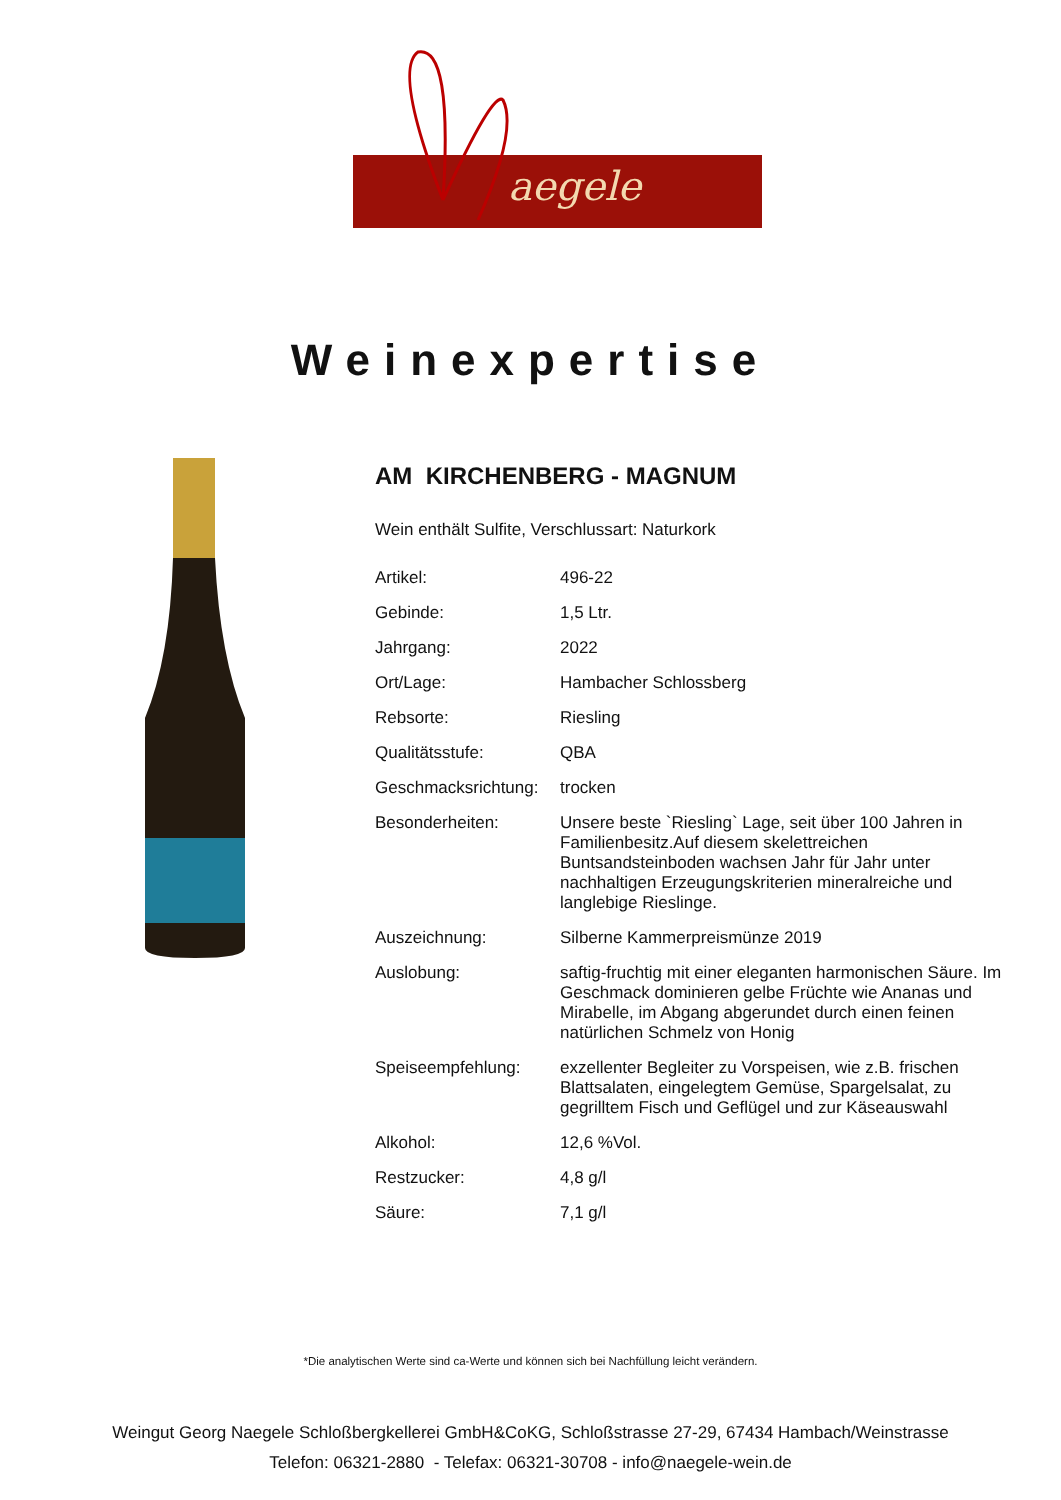aegele
Weinexpertise
AM KIRCHENBERG - MAGNUM
Wein enthält Sulfite, Verschlussart: Naturkork
| Artikel: | 496-22 |
| Gebinde: | 1,5 Ltr. |
| Jahrgang: | 2022 |
| Ort/Lage: | Hambacher Schlossberg |
| Rebsorte: | Riesling |
| Qualitätsstufe: | QBA |
| Geschmacksrichtung: | trocken |
| Besonderheiten: | Unsere beste `Riesling` Lage, seit über 100 Jahren in Familienbesitz.Auf diesem skelettreichen Buntsandsteinboden wachsen Jahr für Jahr unter nachhaltigen Erzeugungskriterien mineralreiche und langlebige Rieslinge. |
| Auszeichnung: | Silberne Kammerpreismünze 2019 |
| Auslobung: | saftig-fruchtig mit einer eleganten harmonischen Säure. Im Geschmack dominieren gelbe Früchte wie Ananas und Mirabelle, im Abgang abgerundet durch einen feinen natürlichen Schmelz von Honig |
| Speiseempfehlung: | exzellenter Begleiter zu Vorspeisen, wie z.B. frischen Blattsalaten, eingelegtem Gemüse, Spargelsalat, zu gegrilltem Fisch und Geflügel und zur Käseauswahl |
| Alkohol: | 12,6 %Vol. |
| Restzucker: | 4,8 g/l |
| Säure: | 7,1 g/l |
*Die analytischen Werte sind ca-Werte und können sich bei Nachfüllung leicht verändern.
Weingut Georg Naegele Schloßbergkellerei GmbH&CoKG, Schloßstrasse 27-29, 67434 Hambach/Weinstrasse
Telefon: 06321-2880 - Telefax: 06321-30708 - info@naegele-wein.de